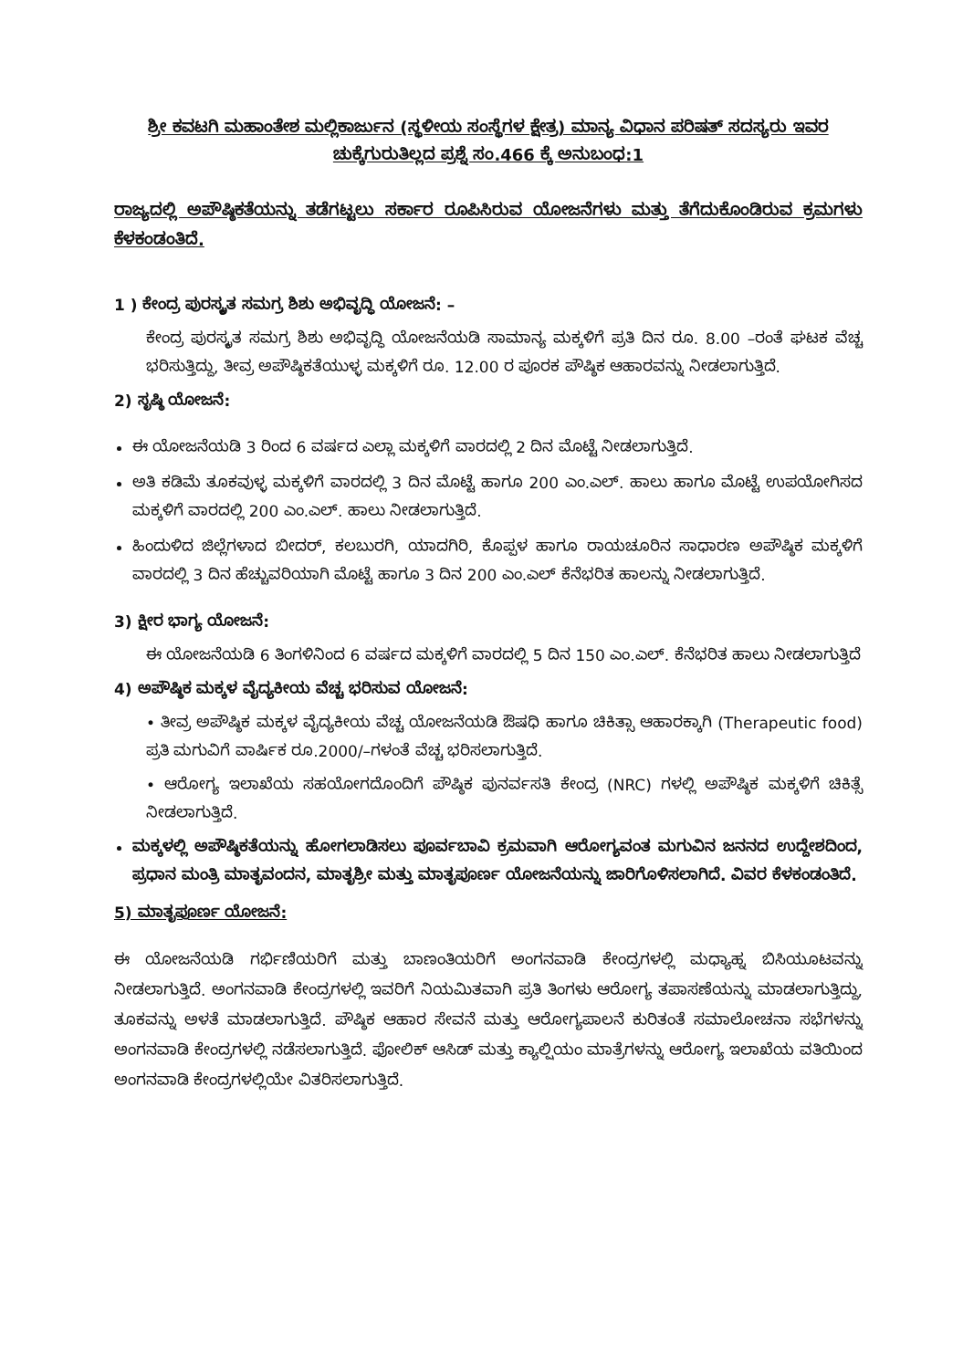ಶ್ರೀ ಕವಟಗಿ ಮಹಾಂತೇಶ ಮಲ್ಲಿಕಾರ್ಜುನ (ಸ್ಥಳೀಯ ಸಂಸ್ಥೆಗಳ ಕ್ಷೇತ್ರ) ಮಾನ್ಯ ವಿಧಾನ ಪರಿಷತ್ ಸದಸ್ಯರು ಇವರ ಚುಕ್ಕೆಗುರುತಿಲ್ಲದ ಪ್ರಶ್ನೆ ಸಂ.466 ಕ್ಕೆ ಅನುಬಂಧ:1
ರಾಜ್ಯದಲ್ಲಿ ಅಪೌಷ್ಠಿಕತೆಯನ್ನು ತಡೆಗಟ್ಟಲು ಸರ್ಕಾರ ರೂಪಿಸಿರುವ ಯೋಜನೆಗಳು ಮತ್ತು ತೆಗೆದುಕೊಂಡಿರುವ ಕ್ರಮಗಳು ಕೆಳಕಂಡಂತಿದೆ.
1 ) ಕೇಂದ್ರ ಪುರಸ್ಕೃತ ಸಮಗ್ರ ಶಿಶು ಅಭಿವೃದ್ಧಿ ಯೋಜನೆ: –
ಕೇಂದ್ರ ಪುರಸ್ಕೃತ ಸಮಗ್ರ ಶಿಶು ಅಭಿವೃದ್ಧಿ ಯೋಜನೆಯಡಿ ಸಾಮಾನ್ಯ ಮಕ್ಕಳಿಗೆ ಪ್ರತಿ ದಿನ ರೂ. 8.00 –ರಂತೆ ಘಟಕ ವೆಚ್ಚ ಭರಿಸುತ್ತಿದ್ದು, ತೀವ್ರ ಅಪೌಷ್ಠಿಕತೆಯುಳ್ಳ ಮಕ್ಕಳಿಗೆ ರೂ. 12.00 ರ ಪೂರಕ ಪೌಷ್ಠಿಕ ಆಹಾರವನ್ನು ನೀಡಲಾಗುತ್ತಿದೆ.
2) ಸೃಷ್ಠಿ ಯೋಜನೆ:
ಈ ಯೋಜನೆಯಡಿ 3 ರಿಂದ 6 ವರ್ಷದ ಎಲ್ಲಾ ಮಕ್ಕಳಿಗೆ ವಾರದಲ್ಲಿ 2 ದಿನ ಮೊಟ್ಟೆ ನೀಡಲಾಗುತ್ತಿದೆ.
ಅತಿ ಕಡಿಮೆ ತೂಕವುಳ್ಳ ಮಕ್ಕಳಿಗೆ ವಾರದಲ್ಲಿ 3 ದಿನ ಮೊಟ್ಟೆ ಹಾಗೂ 200 ಎಂ.ಎಲ್. ಹಾಲು ಹಾಗೂ ಮೊಟ್ಟೆ ಉಪಯೋಗಿಸದ ಮಕ್ಕಳಿಗೆ ವಾರದಲ್ಲಿ 200 ಎಂ.ಎಲ್. ಹಾಲು ನೀಡಲಾಗುತ್ತಿದೆ.
ಹಿಂದುಳಿದ ಜಿಲ್ಲೆಗಳಾದ ಬೀದರ್, ಕಲಬುರಗಿ, ಯಾದಗಿರಿ, ಕೊಪ್ಪಳ ಹಾಗೂ ರಾಯಚೂರಿನ ಸಾಧಾರಣ ಅಪೌಷ್ಠಿಕ ಮಕ್ಕಳಿಗೆ ವಾರದಲ್ಲಿ 3 ದಿನ ಹೆಚ್ಚುವರಿಯಾಗಿ ಮೊಟ್ಟೆ ಹಾಗೂ 3 ದಿನ 200 ಎಂ.ಎಲ್ ಕೆನೆಭರಿತ ಹಾಲನ್ನು ನೀಡಲಾಗುತ್ತಿದೆ.
3) ಕ್ಷೀರ ಭಾಗ್ಯ ಯೋಜನೆ:
ಈ ಯೋಜನೆಯಡಿ 6 ತಿಂಗಳಿನಿಂದ 6 ವರ್ಷದ ಮಕ್ಕಳಿಗೆ ವಾರದಲ್ಲಿ 5 ದಿನ 150 ಎಂ.ಎಲ್. ಕೆನೆಭರಿತ ಹಾಲು ನೀಡಲಾಗುತ್ತಿದೆ
4) ಅಪೌಷ್ಠಿಕ ಮಕ್ಕಳ ವೈದ್ಯಕೀಯ ವೆಚ್ಚ ಭರಿಸುವ ಯೋಜನೆ:
• ತೀವ್ರ ಅಪೌಷ್ಠಿಕ ಮಕ್ಕಳ ವೈದ್ಯಕೀಯ ವೆಚ್ಚ ಯೋಜನೆಯಡಿ ಔಷಧಿ ಹಾಗೂ ಚಿಕಿತ್ಸಾ ಆಹಾರಕ್ಕಾಗಿ (Therapeutic food) ಪ್ರತಿ ಮಗುವಿಗೆ ವಾರ್ಷಿಕ ರೂ.2000/–ಗಳಂತೆ ವೆಚ್ಚ ಭರಿಸಲಾಗುತ್ತಿದೆ.
• ಆರೋಗ್ಯ ಇಲಾಖೆಯ ಸಹಯೋಗದೊಂದಿಗೆ ಪೌಷ್ಠಿಕ ಪುನರ್ವಸತಿ ಕೇಂದ್ರ (NRC) ಗಳಲ್ಲಿ ಅಪೌಷ್ಠಿಕ ಮಕ್ಕಳಿಗೆ ಚಿಕಿತ್ಸೆ ನೀಡಲಾಗುತ್ತಿದೆ.
ಮಕ್ಕಳಲ್ಲಿ ಅಪೌಷ್ಠಿಕತೆಯನ್ನು ಹೋಗಲಾಡಿಸಲು ಪೂರ್ವಬಾವಿ ಕ್ರಮವಾಗಿ ಆರೋಗ್ಯವಂತ ಮಗುವಿನ ಜನನದ ಉದ್ದೇಶದಿಂದ, ಪ್ರಧಾನ ಮಂತ್ರಿ ಮಾತೃವಂದನ, ಮಾತೃಶ್ರೀ ಮತ್ತು ಮಾತೃಪೂರ್ಣ ಯೋಜನೆಯನ್ನು ಜಾರಿಗೊಳಿಸಲಾಗಿದೆ. ವಿವರ ಕೆಳಕಂಡಂತಿದೆ.
5) ಮಾತೃಪೂರ್ಣ ಯೋಜನೆ:
ಈ ಯೋಜನೆಯಡಿ ಗರ್ಭಿಣಿಯರಿಗೆ ಮತ್ತು ಬಾಣಂತಿಯರಿಗೆ ಅಂಗನವಾಡಿ ಕೇಂದ್ರಗಳಲ್ಲಿ ಮಧ್ಯಾಹ್ನ ಬಿಸಿಯೂಟವನ್ನು ನೀಡಲಾಗುತ್ತಿದೆ. ಅಂಗನವಾಡಿ ಕೇಂದ್ರಗಳಲ್ಲಿ ಇವರಿಗೆ ನಿಯಮಿತವಾಗಿ ಪ್ರತಿ ತಿಂಗಳು ಆರೋಗ್ಯ ತಪಾಸಣೆಯನ್ನು ಮಾಡಲಾಗುತ್ತಿದ್ದು, ತೂಕವನ್ನು ಅಳತೆ ಮಾಡಲಾಗುತ್ತಿದೆ. ಪೌಷ್ಠಿಕ ಆಹಾರ ಸೇವನೆ ಮತ್ತು ಆರೋಗ್ಯಪಾಲನೆ ಕುರಿತಂತೆ ಸಮಾಲೋಚನಾ ಸಭೆಗಳನ್ನು ಅಂಗನವಾಡಿ ಕೇಂದ್ರಗಳಲ್ಲಿ ನಡೆಸಲಾಗುತ್ತಿದೆ. ಫೋಲಿಕ್ ಆಸಿಡ್ ಮತ್ತು ಕ್ಯಾಲ್ಷಿಯಂ ಮಾತ್ರೆಗಳನ್ನು ಆರೋಗ್ಯ ಇಲಾಖೆಯ ವತಿಯಿಂದ ಅಂಗನವಾಡಿ ಕೇಂದ್ರಗಳಲ್ಲಿಯೇ ವಿತರಿಸಲಾಗುತ್ತಿದೆ.